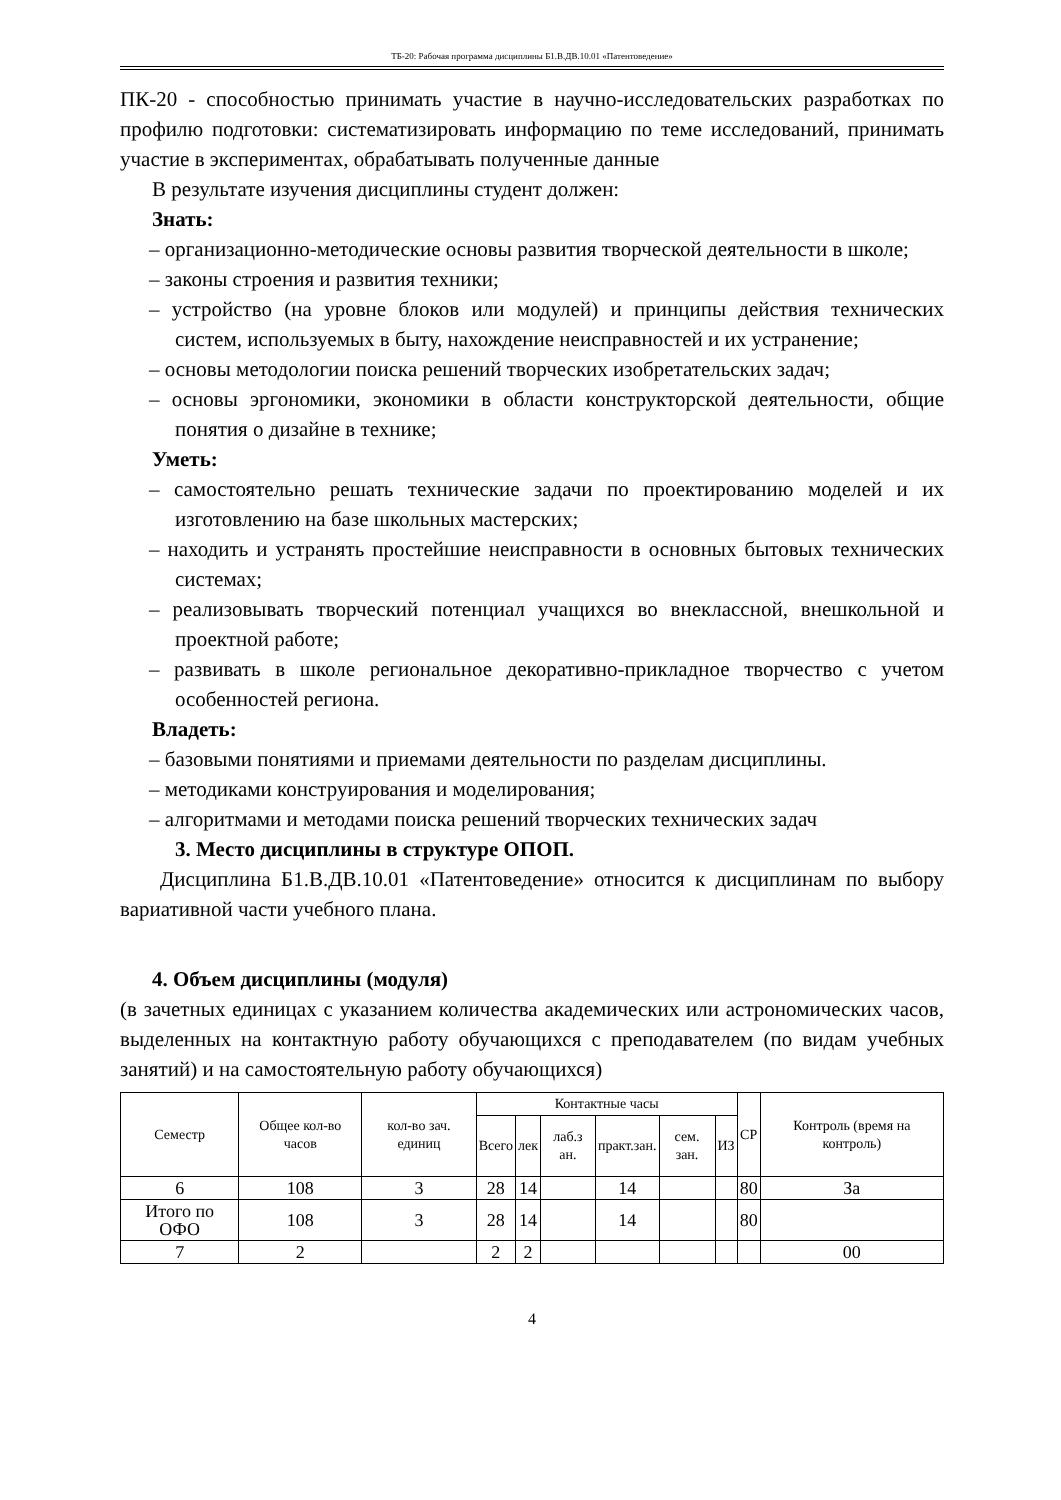ТБ-20: Рабочая программа дисциплины Б1.В.ДВ.10.01 «Патентоведение»
ПК-20 - способностью принимать участие в научно-исследовательских разработках по профилю подготовки: систематизировать информацию по теме исследований, принимать участие в экспериментах, обрабатывать полученные данные
В результате изучения дисциплины студент должен:
Знать:
– организационно-методические основы развития творческой деятельности в школе;
– законы строения и развития техники;
– устройство (на уровне блоков или модулей) и принципы действия технических систем, используемых в быту, нахождение неисправностей и их устранение;
– основы методологии поиска решений творческих изобретательских задач;
– основы эргономики, экономики в области конструкторской деятельности, общие понятия о дизайне в технике;
Уметь:
– самостоятельно решать технические задачи по проектированию моделей и их изготовлению на базе школьных мастерских;
– находить и устранять простейшие неисправности в основных бытовых технических системах;
– реализовывать творческий потенциал учащихся во внеклассной, внешкольной и проектной работе;
– развивать в школе региональное декоративно-прикладное творчество с учетом особенностей региона.
Владеть:
– базовыми понятиями и приемами деятельности по разделам дисциплины.
– методиками конструирования и моделирования;
– алгоритмами и методами поиска решений творческих технических задач
3. Место дисциплины в структуре ОПОП.
Дисциплина Б1.В.ДВ.10.01 «Патентоведение» относится к дисциплинам по выбору вариативной части учебного плана.
4. Объем дисциплины (модуля)
(в зачетных единицах с указанием количества академических или астрономических часов, выделенных на контактную работу обучающихся с преподавателем (по видам учебных занятий) и на самостоятельную работу обучающихся)
| Семестр | Общее кол-во часов | кол-во зач. единиц | Контактные часы | | | | | | СР | Контроль (время на контроль) |
| --- | --- | --- | --- | --- | --- | --- | --- | --- | --- | --- |
| | | | Всего | лек | лаб.з ан. | практ.зан. | сем. зан. | ИЗ | | |
| 6 | 108 | 3 | 28 | 14 | | 14 | | | 80 | За |
| Итого по ОФО | 108 | 3 | 28 | 14 | | 14 | | | 80 | |
| 7 | 2 | | 2 | 2 | | | | | | 00 |
4